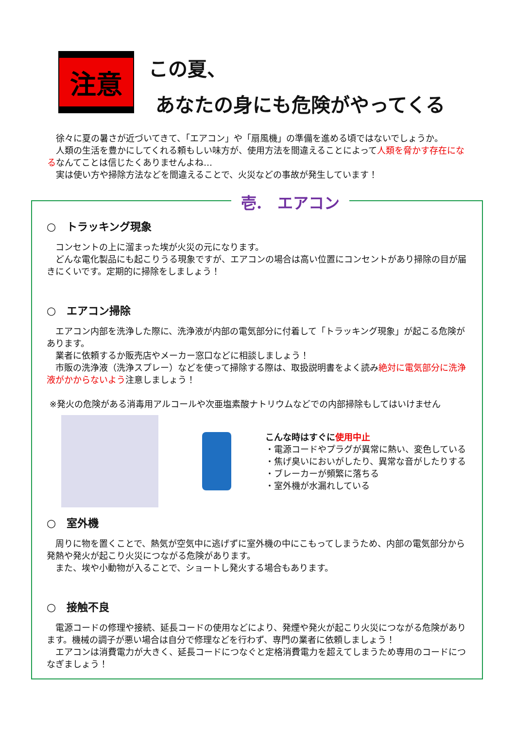注意
この夏、
あなたの身にも危険がやってくる
　徐々に夏の暑さが近づいてきて、「エアコン」や「扇風機」の準備を進める頃ではないでしょうか。
　人類の生活を豊かにしてくれる頼もしい味方が、使用方法を間違えることによって人類を脅かす存在になるなんてことは信じたくありませんよね…
　実は使い方や掃除方法などを間違えることで、火災などの事故が発生しています！
壱.　エアコン
○　トラッキング現象
　コンセントの上に溜まった埃が火災の元になります。
　どんな電化製品にも起こりうる現象ですが、エアコンの場合は高い位置にコンセントがあり掃除の目が届きにくいです。定期的に掃除をしましょう！
○　エアコン掃除
　エアコン内部を洗浄した際に、洗浄液が内部の電気部分に付着して「トラッキング現象」が起こる危険があります。
　業者に依頼するか販売店やメーカー窓口などに相談しましょう！
　市販の洗浄液（洗浄スプレー）などを使って掃除する際は、取扱説明書をよく読み絶対に電気部分に洗浄液がかからないよう注意しましょう！
※発火の危険がある消毒用アルコールや次亜塩素酸ナトリウムなどでの内部掃除もしてはいけません
こんな時はすぐに使用中止
・電源コードやプラグが異常に熱い、変色している
・焦げ臭いにおいがしたり、異常な音がしたりする
・ブレーカーが頻繁に落ちる
・室外機が水漏れしている
○　室外機
　周りに物を置くことで、熱気が空気中に逃げずに室外機の中にこもってしまうため、内部の電気部分から発熱や発火が起こり火災につながる危険があります。
　また、埃や小動物が入ることで、ショートし発火する場合もあります。
○　接触不良
　電源コードの修理や接続、延長コードの使用などにより、発煙や発火が起こり火災につながる危険があります。機械の調子が悪い場合は自分で修理などを行わず、専門の業者に依頼しましょう！
　エアコンは消費電力が大きく、延長コードにつなぐと定格消費電力を超えてしまうため専用のコードにつなぎましょう！